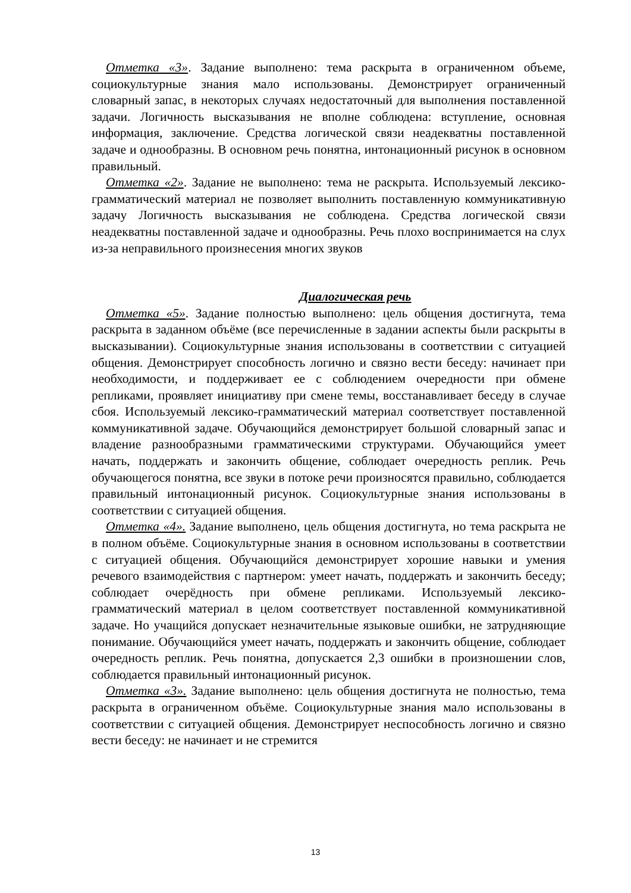Отметка «3». Задание выполнено: тема раскрыта в ограниченном объеме, социокультурные знания мало использованы. Демонстрирует ограниченный словарный запас, в некоторых случаях недостаточный для выполнения поставленной задачи. Логичность высказывания не вполне соблюдена: вступление, основная информация, заключение. Средства логической связи неадекватны поставленной задаче и однообразны. В основном речь понятна, интонационный рисунок в основном правильный.
Отметка «2». Задание не выполнено: тема не раскрыта. Используемый лексико-грамматический материал не позволяет выполнить поставленную коммуникативную задачу Логичность высказывания не соблюдена. Средства логической связи неадекватны поставленной задаче и однообразны. Речь плохо воспринимается на слух из-за неправильного произнесения многих звуков
Диалогическая речь
Отметка «5». Задание полностью выполнено: цель общения достигнута, тема раскрыта в заданном объёме (все перечисленные в задании аспекты были раскрыты в высказывании). Социокультурные знания использованы в соответствии с ситуацией общения. Демонстрирует способность логично и связно вести беседу: начинает при необходимости, и поддерживает ее с соблюдением очередности при обмене репликами, проявляет инициативу при смене темы, восстанавливает беседу в случае сбоя. Используемый лексико-грамматический материал соответствует поставленной коммуникативной задаче. Обучающийся демонстрирует большой словарный запас и владение разнообразными грамматическими структурами. Обучающийся умеет начать, поддержать и закончить общение, соблюдает очередность реплик. Речь обучающегося понятна, все звуки в потоке речи произносятся правильно, соблюдается правильный интонационный рисунок. Социокультурные знания использованы в соответствии с ситуацией общения.
Отметка «4». Задание выполнено, цель общения достигнута, но тема раскрыта не в полном объёме. Социокультурные знания в основном использованы в соответствии с ситуацией общения. Обучающийся демонстрирует хорошие навыки и умения речевого взаимодействия с партнером: умеет начать, поддержать и закончить беседу; соблюдает очерёдность при обмене репликами. Используемый лексико- грамматический материал в целом соответствует поставленной коммуникативной задаче. Но учащийся допускает незначительные языковые ошибки, не затрудняющие понимание. Обучающийся умеет начать, поддержать и закончить общение, соблюдает очередность реплик. Речь понятна, допускается 2,3 ошибки в произношении слов, соблюдается правильный интонационный рисунок.
Отметка «3». Задание выполнено: цель общения достигнута не полностью, тема раскрыта в ограниченном объёме. Социокультурные знания мало использованы в соответствии с ситуацией общения. Демонстрирует неспособность логично и связно вести беседу: не начинает и не стремится
13